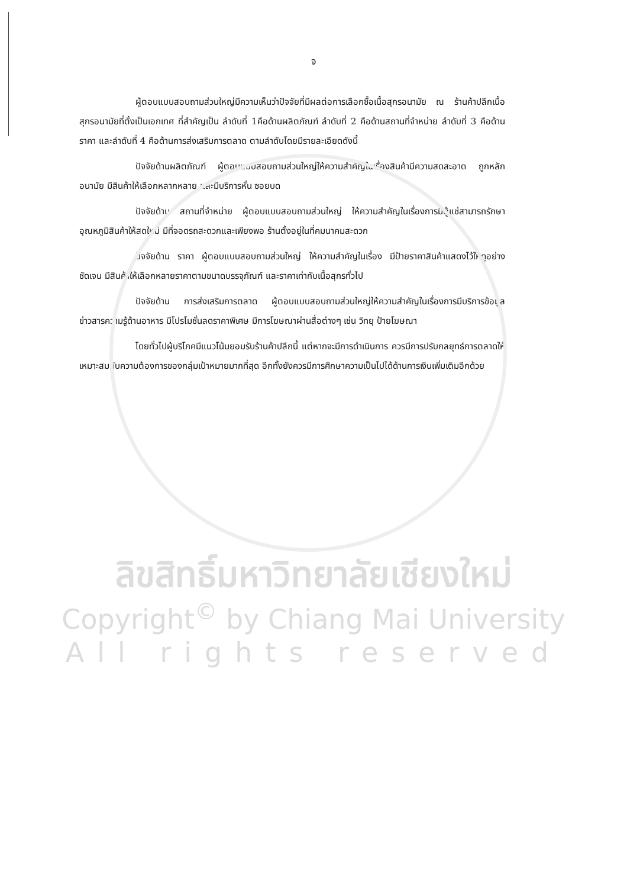จ
ผู้ตอบแบบสอบถามส่วนใหญ่มีความเห็นว่าปัจจัยที่มีผลต่อการเลือกซื้อเนื้อสุกรอนามัย ณ ร้านค้าปลีกเนื้อสุกรอนามัยที่ตั้งเป็นเอกเทศ ที่สำคัญเป็น ลำดับที่ 1คือด้านผลิตภัณฑ์ ลำดับที่ 2 คือด้านสถานที่จำหน่าย ลำดับที่ 3 คือด้านราคา และลำดับที่ 4 คือด้านการส่งเสริมการตลาด ตามลำดับโดยมีรายละเอียดดังนี้
ปัจจัยด้านผลิตภัณฑ์ ผู้ตอบแบบสอบถามส่วนใหญ่ให้ความสำคัญในเรื่องสินค้ามีความสดสะอาด ถูกหลักอนามัย มีสินค้าให้เลือกหลากหลาย และมีบริการหั่น ซอยบด
ปัจจัยด้าน สถานที่จำหน่าย ผู้ตอบแบบสอบถามส่วนใหญ่ ให้ความสำคัญในเรื่องการมีตู้แช่สามารถรักษาอุณหภูมิสินค้าให้สดใหม่ มีที่จอดรถสะดวกและเพียงพอ ร้านตั้งอยู่ในที่คมนาคมสะดวก
ปัจจัยด้าน ราคา ผู้ตอบแบบสอบถามส่วนใหญ่ ให้ความสำคัญในเรื่อง มีป้ายราคาสินค้าแสดงไว้ให้ดูอย่างชัดเจน มีสินค้าให้เลือกหลายราคาตามขนาดบรรจุภัณฑ์ และราคาเท่ากับเนื้อสุกรทั่วไป
ปัจจัยด้าน การส่งเสริมการตลาด ผู้ตอบแบบสอบถามส่วนใหญ่ให้ความสำคัญในเรื่องการมีบริการข้อมูลข่าวสารความรู้ด้านอาหาร มีโปรโมชั่นลดราคาพิเศษ มีการโฆษณาผ่านสื่อต่างๆ เช่น วิทยุ ป้ายโฆษณา
โดยทั่วไปผู้บริโภคมีแนวโน้มยอมรับร้านค้าปลีกนี้ แต่หากจะมีการดำเนินการ ควรมีการปรับกลยุทธ์การตลาดให้เหมาะสมกับความต้องการของกลุ่มเป้าหมายมากที่สุด อีกทั้งยังควรมีการศึกษาความเป็นไปได้ด้านการเงินเพิ่มเติมอีกด้วย
ลิขสิทธิ์มหาวิทยาลัยเชียงใหม่
Copyright<sup>©</sup> by Chiang Mai University
All rights reserved